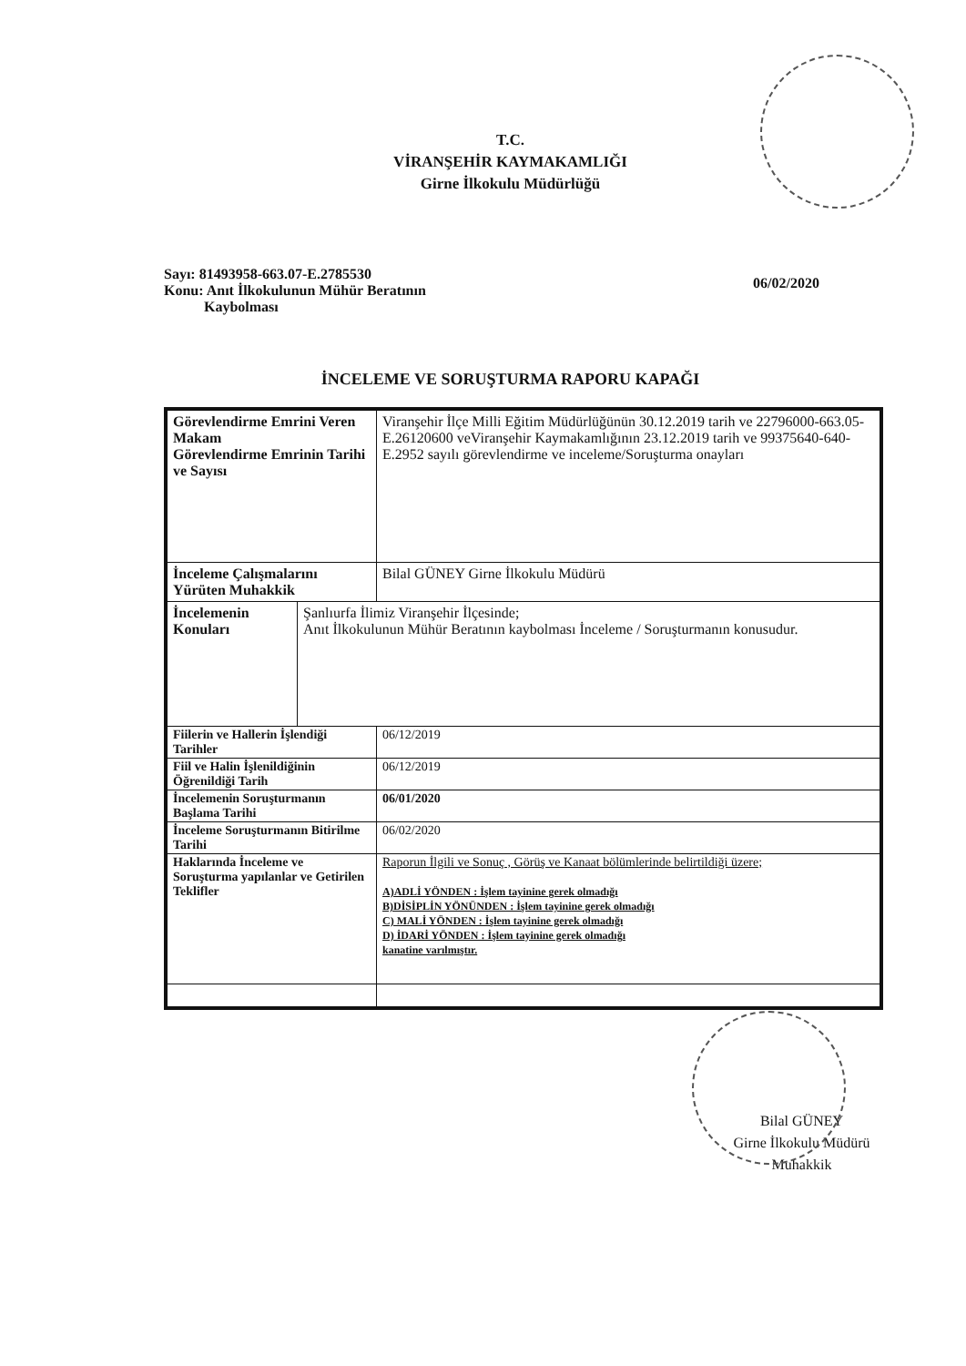T.C.
VİRANŞEHİR KAYMAKAMLIĞI
Girne İlkokulu Müdürlüğü
Sayı: 81493958-663.07-E.2785530
Konu: Anıt İlkokulunun Mühür Beratının
Kaybolması
06/02/2020
İNCELEME VE SORUŞTURMA RAPORU KAPAĞI
| Görevlendirme Emrini Veren Makam Görevlendirme Emrinin Tarihi ve Sayısı | | Viranşehir İlçe Milli Eğitim Müdürlüğünün 30.12.2019 tarih ve 22796000-663.05-E.26120600 veViranşehir Kaymakamlığının 23.12.2019 tarih ve 99375640-640-E.2952 sayılı görevlendirme ve inceleme/Soruşturma onayları |
| İnceleme Çalışmalarını Yürüten Muhakkik | | Bilal GÜNEY Girne İlkokulu Müdürü |
| İncelemenin Konuları | Şanlıurfa İlimiz Viranşehir İlçesinde; Anıt İlkokulunun Mühür Beratının kaybolması İnceleme / Soruşturmanın konusudur. | |
| Fiilerin ve Hallerin İşlendiği Tarihler | | 06/12/2019 |
| Fiil ve Halin İşlenildiğinin Öğrenildiği Tarih | | 06/12/2019 |
| İncelemenin Soruşturmanın Başlama Tarihi | | 06/01/2020 |
| İnceleme Soruşturmanın Bitirilme Tarihi | | 06/02/2020 |
| Haklarında İnceleme ve Soruşturma yapılanlar ve Getirilen Teklifler | | Raporun İlgili ve Sonuç , Görüş ve Kanaat bölümlerinde belirtildiği üzere; A)ADLİ YÖNDEN : İşlem tayinine gerek olmadığı B)DİSİPLİN YÖNÜNDEN : İşlem tayinine gerek olmadığı C) MALİ YÖNDEN : İşlem tayinine gerek olmadığı D) İDARİ YÖNDEN : İşlem tayinine gerek olmadığı kanatine varılmıştır. |
Bilal GÜNEY
Girne İlkokulu Müdürü
Muhakkik